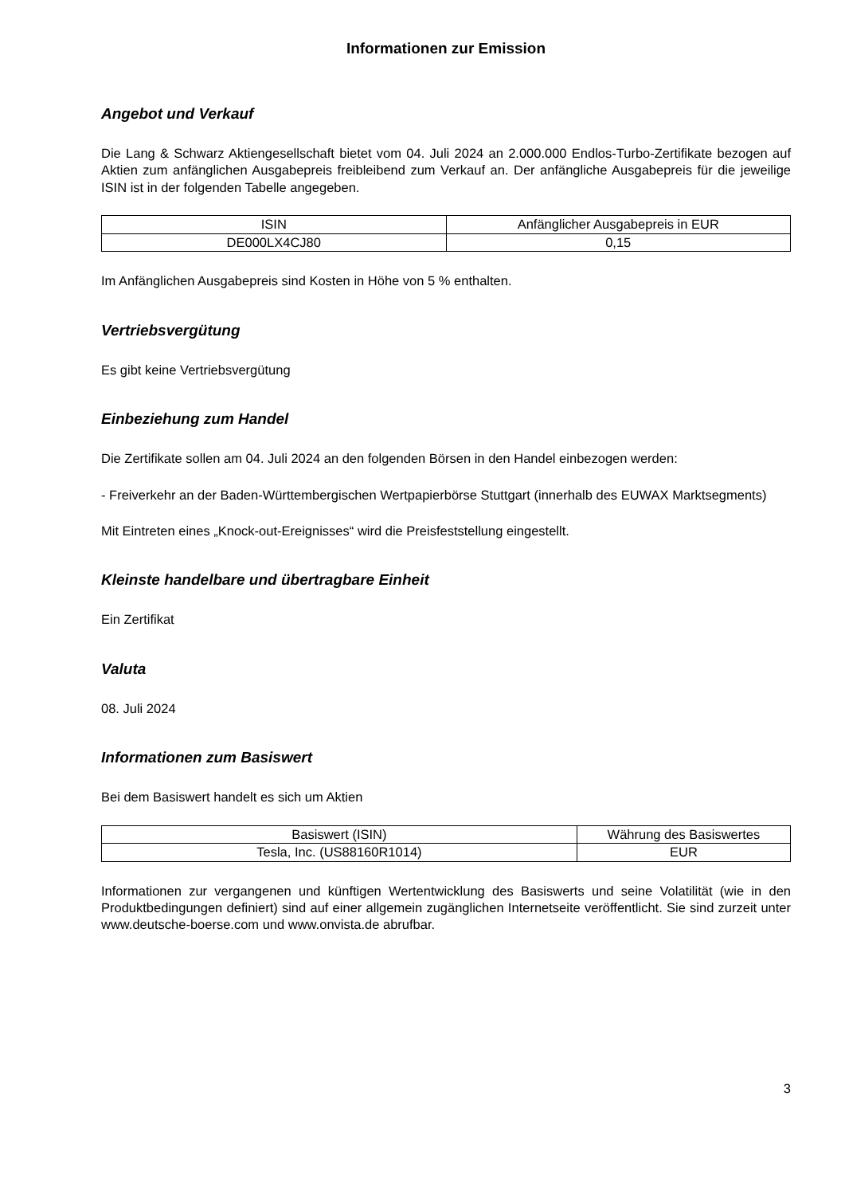Informationen zur Emission
Angebot und Verkauf
Die Lang & Schwarz Aktiengesellschaft bietet vom 04. Juli 2024 an 2.000.000 Endlos-Turbo-Zertifikate bezogen auf Aktien zum anfänglichen Ausgabepreis freibleibend zum Verkauf an. Der anfängliche Ausgabepreis für die jeweilige ISIN ist in der folgenden Tabelle angegeben.
| ISIN | Anfänglicher Ausgabepreis in EUR |
| --- | --- |
| DE000LX4CJ80 | 0,15 |
Im Anfänglichen Ausgabepreis sind Kosten in Höhe von 5 % enthalten.
Vertriebsvergütung
Es gibt keine Vertriebsvergütung
Einbeziehung zum Handel
Die Zertifikate sollen am 04. Juli 2024 an den folgenden Börsen in den Handel einbezogen werden:
- Freiverkehr an der Baden-Württembergischen Wertpapierbörse Stuttgart (innerhalb des EUWAX Marktsegments)
Mit Eintreten eines „Knock-out-Ereignisses“ wird die Preisfeststellung eingestellt.
Kleinste handelbare und übertragbare Einheit
Ein Zertifikat
Valuta
08. Juli 2024
Informationen zum Basiswert
Bei dem Basiswert handelt es sich um Aktien
| Basiswert (ISIN) | Währung des Basiswertes |
| --- | --- |
| Tesla, Inc. (US88160R1014) | EUR |
Informationen zur vergangenen und künftigen Wertentwicklung des Basiswerts und seine Volatilität (wie in den Produktbedingungen definiert) sind auf einer allgemein zugänglichen Internetseite veröffentlicht. Sie sind zurzeit unter www.deutsche-boerse.com und www.onvista.de abrufbar.
3